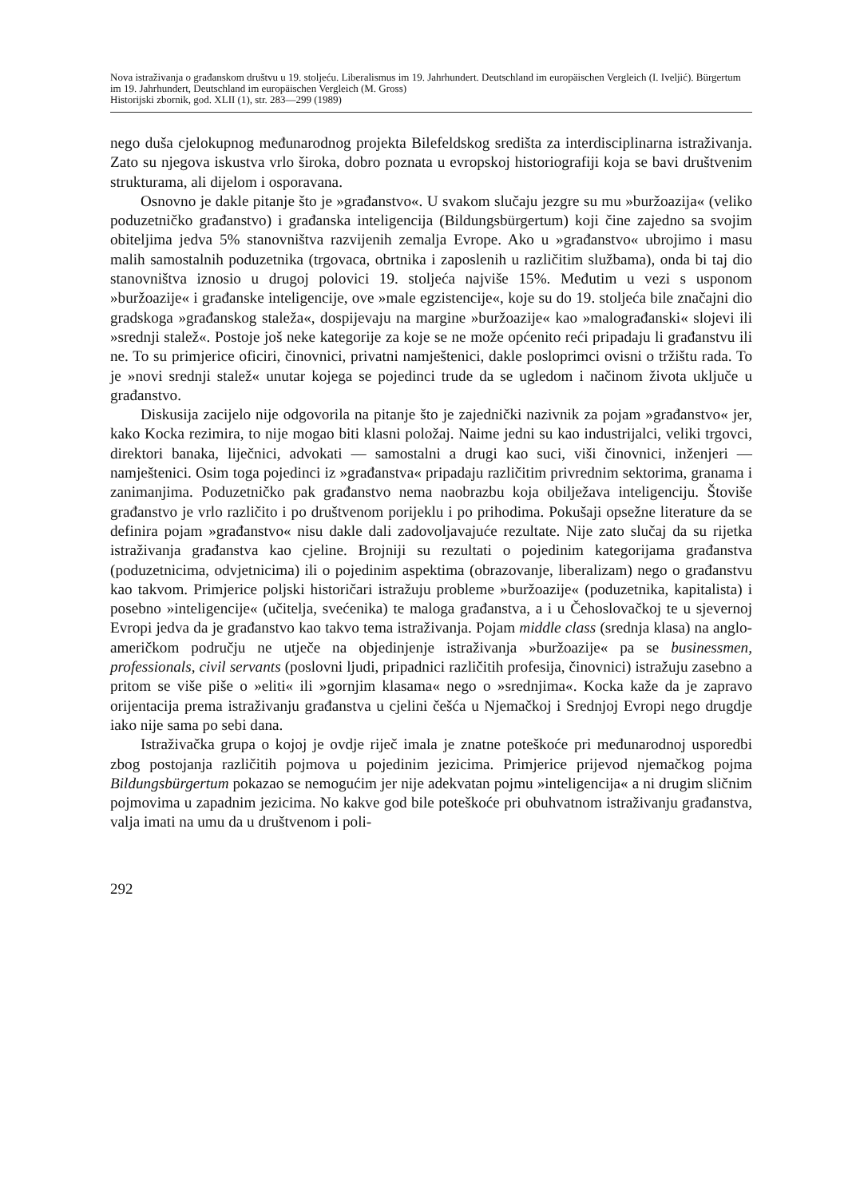Nova istraživanja o građanskom društvu u 19. stoljeću. Liberalismus im 19. Jahrhundert. Deutschland im europäischen Vergleich (I. Iveljić). Bürgertum im 19. Jahrhundert, Deutschland im europäischen Vergleich (M. Gross)
Historijski zbornik, god. XLII (1), str. 283—299 (1989)
nego duša cjelokupnog međunarodnog projekta Bilefeldskog središta za interdisciplinarna istraživanja. Zato su njegova iskustva vrlo široka, dobro poznata u evropskoj historiografiji koja se bavi društvenim strukturama, ali dijelom i osporavana.
Osnovno je dakle pitanje što je »građanstvo«. U svakom slučaju jezgre su mu »buržoazija« (veliko poduzetničko građanstvo) i građanska inteligencija (Bildungsbürgertum) koji čine zajedno sa svojim obiteljima jedva 5% stanovništva razvijenih zemalja Evrope. Ako u »građanstvo« ubrojimo i masu malih samostalnih poduzetnika (trgovaca, obrtnika i zaposlenih u različitim službama), onda bi taj dio stanovništva iznosio u drugoj polovici 19. stoljeća najviše 15%. Međutim u vezi s usponom »buržoazije« i građanske inteligencije, ove »male egzistencije«, koje su do 19. stoljeća bile značajni dio gradskoga »građanskog staleža«, dospijevaju na margine »buržoazije« kao »malograđanski« slojevi ili »srednji stalež«. Postoje još neke kategorije za koje se ne može općenito reći pripadaju li građanstvu ili ne. To su primjerice oficiri, činovnici, privatni namještenici, dakle posloprimci ovisni o tržištu rada. To je »novi srednji stalež« unutar kojega se pojedinci trude da se ugledom i načinom života uključe u građanstvo.
Diskusija zacijelo nije odgovorila na pitanje što je zajednički nazivnik za pojam »građanstvo« jer, kako Kocka rezimira, to nije mogao biti klasni položaj. Naime jedni su kao industrijalci, veliki trgovci, direktori banaka, liječnici, advokati — samostalni a drugi kao suci, viši činovnici, inženjeri — namještenici. Osim toga pojedinci iz »građanstva« pripadaju različitim privrednim sektorima, granama i zanimanjima. Poduzetničko pak građanstvo nema naobrazbu koja obilježava inteligenciju. Štoviše građanstvo je vrlo različito i po društvenom porijeklu i po prihodima. Pokušaji opsežne literature da se definira pojam »građanstvo« nisu dakle dali zadovoljavajuće rezultate. Nije zato slučaj da su rijetka istraživanja građanstva kao cjeline. Brojniji su rezultati o pojedinim kategorijama građanstva (poduzetnicima, odvjetnicima) ili o pojedinim aspektima (obrazovanje, liberalizam) nego o građanstvu kao takvom. Primjerice poljski historičari istražuju probleme »buržoazije« (poduzetnika, kapitalista) i posebno »inteligencije« (učitelja, svećenika) te maloga građanstva, a i u Čehoslovačkoj te u sjevernoj Evropi jedva da je građanstvo kao takvo tema istraživanja. Pojam middle class (srednja klasa) na anglo-američkom području ne utječe na objedinjenje istraživanja »buržoazije« pa se businessmen, professionals, civil servants (poslovni ljudi, pripadnici različitih profesija, činovnici) istražuju zasebno a pritom se više piše o »eliti« ili »gornjim klasama« nego o »srednjima«. Kocka kaže da je zapravo orijentacija prema istraživanju građanstva u cjelini češća u Njemačkoj i Srednjoj Evropi nego drugdje iako nije sama po sebi dana.
Istraživačka grupa o kojoj je ovdje riječ imala je znatne poteškoće pri međunarodnoj usporedbi zbog postojanja različitih pojmova u pojedinim jezicima. Primjerice prijevod njemačkog pojma Bildungsbürgertum pokazao se nemogućim jer nije adekvatan pojmu »inteligencija« a ni drugim sličnim pojmovima u zapadnim jezicima. No kakve god bile poteškoće pri obuhvatnom istraživanju građanstva, valja imati na umu da u društvenom i poli-
292